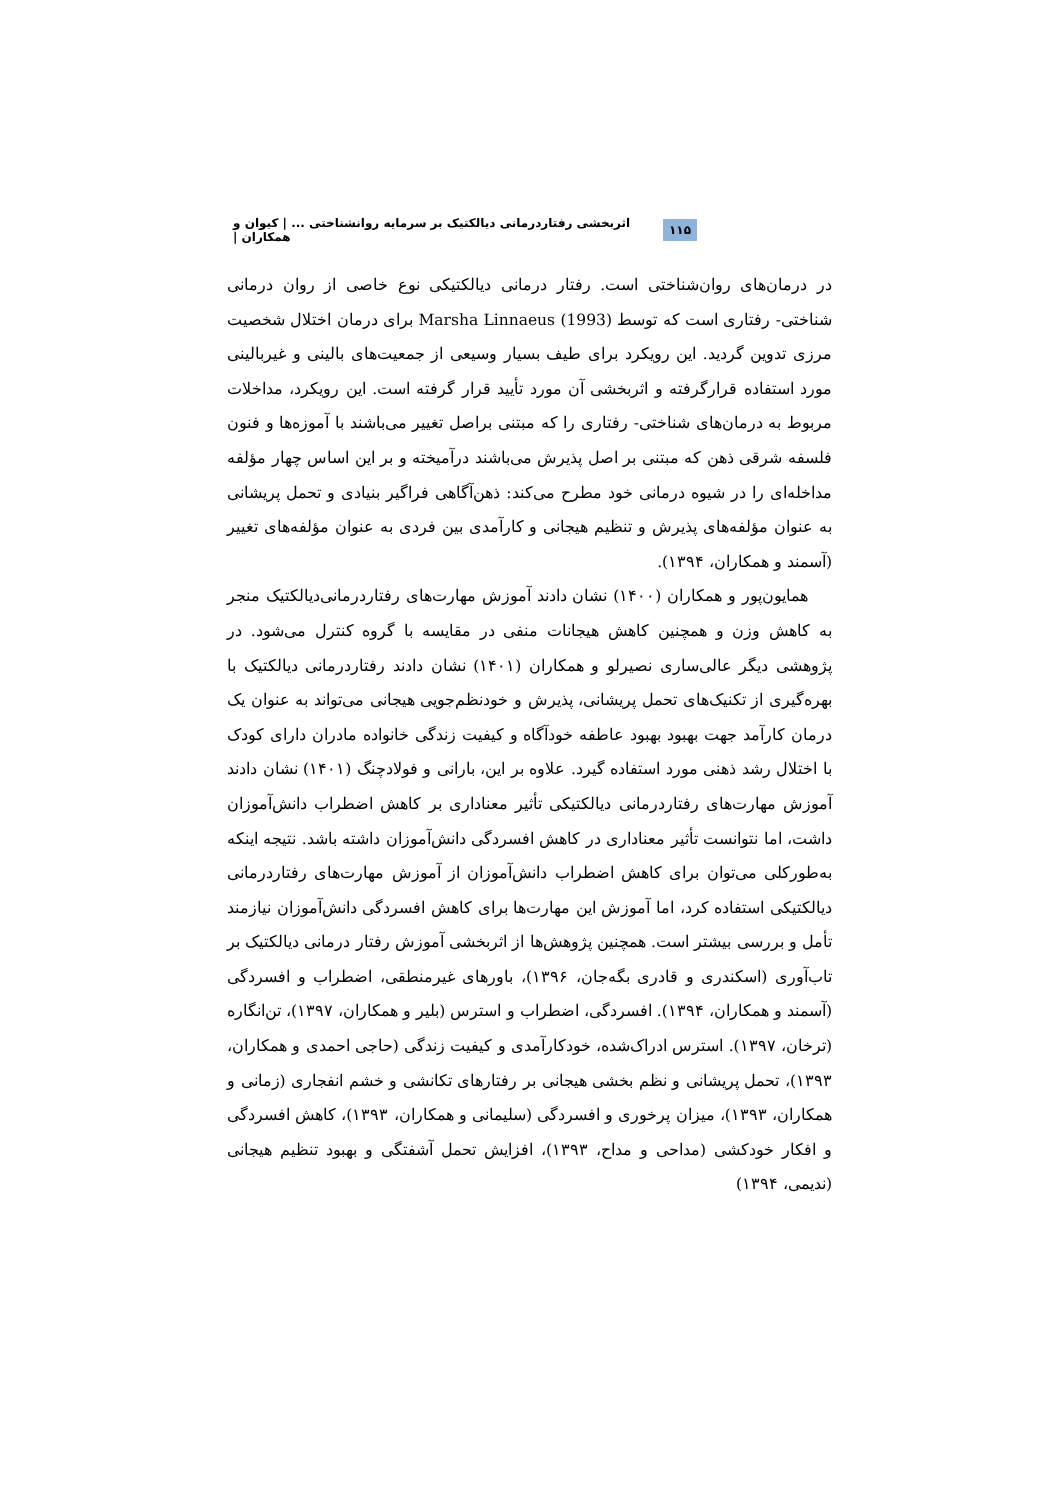۱۱۵ اثربخشی رفتاردرمانی دیالکتیک بر سرمایه روانشناختی ... | کیوان و همکاران |
در درمان‌های روان‌شناختی است. رفتار درمانی دیالکتیکی نوع خاصی از روان درمانی شناختی- رفتاری است که توسط Marsha Linnaeus (1993) برای درمان اختلال شخصیت مرزی تدوین گردید. این رویکرد برای طیف بسیار وسیعی از جمعیت‌های بالینی و غیربالینی مورد استفاده قرارگرفته و اثربخشی آن مورد تأیید قرار گرفته است. این رویکرد، مداخلات مربوط به درمان‌های شناختی- رفتاری را که مبتنی براصل تغییر می‌باشند با آموزه‌ها و فنون فلسفه شرقی ذهن که مبتنی بر اصل پذیرش می‌باشند درآمیخته و بر این اساس چهار مؤلفه مداخله‌ای را در شیوه درمانی خود مطرح می‌کند: ذهن‌آگاهی فراگیر بنیادی و تحمل پریشانی به عنوان مؤلفه‌های پذیرش و تنظیم هیجانی و کارآمدی بین فردی به عنوان مؤلفه‌های تغییر (آسمند و همکاران، ۱۳۹۴).
همایون‌پور و همکاران (۱۴۰۰) نشان دادند آموزش مهارت‌های رفتاردرمانی‌دیالکتیک منجر به کاهش وزن و همچنین کاهش هیجانات منفی در مقایسه با گروه کنترل می‌شود. در پژوهشی دیگر عالی‌ساری نصیرلو و همکاران (۱۴۰۱) نشان دادند رفتاردرمانی دیالکتیک با بهره‌گیری از تکنیک‌های تحمل پریشانی، پذیرش و خودنظم‌جویی هیجانی می‌تواند به عنوان یک درمان کارآمد جهت بهبود بهبود عاطفه خودآگاه و کیفیت زندگی خانواده مادران دارای کودک با اختلال رشد ذهنی مورد استفاده گیرد. علاوه بر این، بارانی و فولادچنگ (۱۴۰۱) نشان دادند آموزش مهارت‌های رفتاردرمانی دیالکتیکی تأثیر معناداری بر کاهش اضطراب دانش‌آموزان داشت، اما نتوانست تأثیر معناداری در کاهش افسردگی دانش‌آموزان داشته باشد. نتیجه اینکه به‌طورکلی می‌توان برای کاهش اضطراب دانش‌آموزان از آموزش مهارت‌های رفتاردرمانی دیالکتیکی استفاده کرد، اما آموزش این مهارت‌ها برای کاهش افسردگی دانش‌آموزان نیازمند تأمل و بررسی بیشتر است. همچنین پژوهش‌ها از اثربخشی آموزش رفتار درمانی دیالکتیک بر تاب‌آوری (اسکندری و قادری بگه‌جان، ۱۳۹۶)، باورهای غیرمنطقی، اضطراب و افسردگی (آسمند و همکاران، ۱۳۹۴). افسردگی، اضطراب و استرس (بلیر و همکاران، ۱۳۹۷)، تن‌انگاره (ترخان، ۱۳۹۷). استرس ادراک‌شده، خودکارآمدی و کیفیت زندگی (حاجی احمدی و همکاران، ۱۳۹۳)، تحمل پریشانی و نظم بخشی هیجانی بر رفتارهای تکانشی و خشم انفجاری (زمانی و همکاران، ۱۳۹۳)، میزان پرخوری و افسردگی (سلیمانی و همکاران، ۱۳۹۳)، کاهش افسردگی و افکار خودکشی (مداحی و مداح، ۱۳۹۳)، افزایش تحمل آشفتگی و بهبود تنظیم هیجانی (ندیمی، ۱۳۹۴)